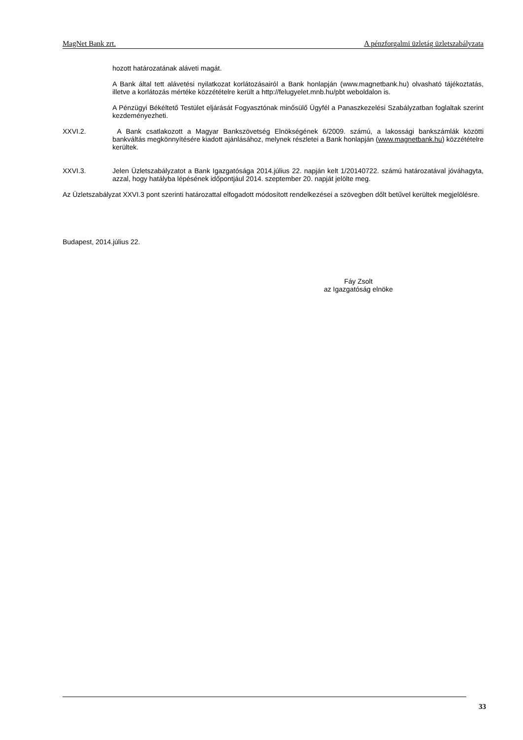MagNet Bank zrt. A pénzforgalmi üzletág üzletszabályzata
hozott határozatának aláveti magát.
A Bank által tett alávetési nyilatkozat korlátozásairól a Bank honlapján (www.magnetbank.hu) olvasható tájékoztatás, illetve a korlátozás mértéke közzétételre került a http://felugyelet.mnb.hu/pbt weboldalon is.
A Pénzügyi Békéltető Testület eljárását Fogyasztónak minősülő Ügyfél a Panaszkezelési Szabályzatban foglaltak szerint kezdeményezheti.
XXVI.2. A Bank csatlakozott a Magyar Bankszövetség Elnökségének 6/2009. számú, a lakossági bankszámlák közötti bankváltás megkönnyítésére kiadott ajánlásához, melynek részletei a Bank honlapján (www.magnetbank.hu) közzétételre kerültek.
XXVI.3. Jelen Üzletszabályzatot a Bank Igazgatósága 2014.július 22. napján kelt 1/20140722. számú határozatával jóváhagyta, azzal, hogy hatályba lépésének időpontjául 2014. szeptember 20. napját jelölte meg.
Az Üzletszabályzat XXVI.3 pont szerinti határozattal elfogadott módosított rendelkezései a szövegben dőlt betűvel kerültek megjelölésre.
Budapest, 2014.július 22.
Fáy Zsolt
az Igazgatóság elnöke
33